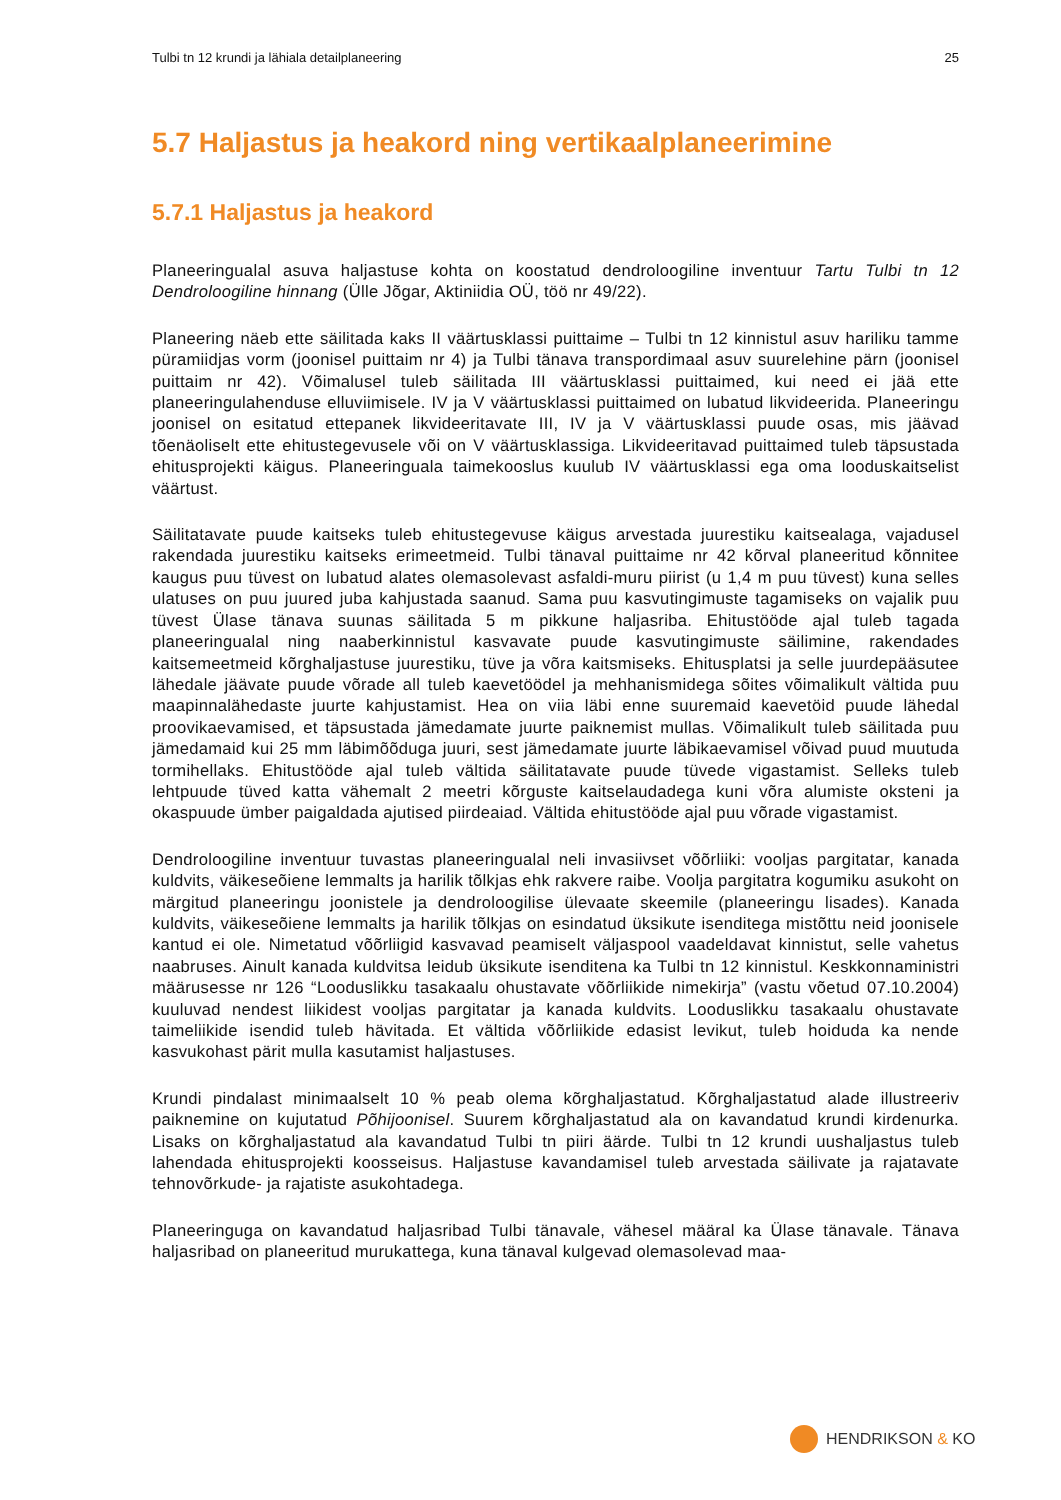Tulbi tn 12 krundi ja lähiala detailplaneering 25
5.7 Haljastus ja heakord ning vertikaalplaneerimine
5.7.1 Haljastus ja heakord
Planeeringualal asuva haljastuse kohta on koostatud dendroloogiline inventuur Tartu Tulbi tn 12 Dendroloogiline hinnang (Ülle Jõgar, Aktiniidia OÜ, töö nr 49/22).
Planeering näeb ette säilitada kaks II väärtusklassi puittaime – Tulbi tn 12 kinnistul asuv hariliku tamme püramiidjas vorm (joonisel puittaim nr 4) ja Tulbi tänava transpordimaal asuv suurelehine pärn (joonisel puittaim nr 42). Võimalusel tuleb säilitada III väärtusklassi puittaimed, kui need ei jää ette planeeringulahenduse elluviimisele. IV ja V väärtusklassi puittaimed on lubatud likvideerida. Planeeringu joonisel on esitatud ettepanek likvideeritavate III, IV ja V väärtusklassi puude osas, mis jäävad tõenäoliselt ette ehitustegevusele või on V väärtusklassiga. Likvideeritavad puittaimed tuleb täpsustada ehitusprojekti käigus. Planeeringuala taimekooslus kuulub IV väärtusklassi ega oma looduskaitselist väärtust.
Säilitatavate puude kaitseks tuleb ehitustegevuse käigus arvestada juurestiku kaitsealaga, vajadusel rakendada juurestiku kaitseks erimeetmeid. Tulbi tänaval puittaime nr 42 kõrval planeeritud kõnnitee kaugus puu tüvest on lubatud alates olemasolevast asfaldi-muru piirist (u 1,4 m puu tüvest) kuna selles ulatuses on puu juured juba kahjustada saanud. Sama puu kasvutingimuste tagamiseks on vajalik puu tüvest Ülase tänava suunas säilitada 5 m pikkune haljasriba. Ehitustööde ajal tuleb tagada planeeringualal ning naaberkinnistul kasvavate puude kasvutingimuste säilimine, rakendades kaitsemeetmeid kõrghaljastuse juurestiku, tüve ja võra kaitsmiseks. Ehitusplatsi ja selle juurdepääsutee lähedale jäävate puude võrade all tuleb kaevetöödel ja mehhanismidega sõites võimalikult vältida puu maapinnalähedaste juurte kahjustamist. Hea on viia läbi enne suuremaid kaevetöid puude lähedal proovikaevamised, et täpsustada jämedamate juurte paiknemist mullas. Võimalikult tuleb säilitada puu jämedamaid kui 25 mm läbimõõduga juuri, sest jämedamate juurte läbikaevamisel võivad puud muutuda tormihellaks. Ehitustööde ajal tuleb vältida säilitatavate puude tüvede vigastamist. Selleks tuleb lehtpuude tüved katta vähemalt 2 meetri kõrguste kaitselaudadega kuni võra alumiste oksteni ja okaspuude ümber paigaldada ajutised piirdeaiad. Vältida ehitustööde ajal puu võrade vigastamist.
Dendroloogiline inventuur tuvastas planeeringualal neli invasiivset võõrliiki: vooljas pargitatar, kanada kuldvits, väikeseõiene lemmalts ja harilik tõlkjas ehk rakvere raibe. Voolja pargitatra kogumiku asukoht on märgitud planeeringu joonistele ja dendroloogilise ülevaate skeemile (planeeringu lisades). Kanada kuldvits, väikeseõiene lemmalts ja harilik tõlkjas on esindatud üksikute isenditega mistõttu neid joonisele kantud ei ole. Nimetatud võõrliigid kasvavad peamiselt väljaspool vaadeldavat kinnistut, selle vahetus naabruses. Ainult kanada kuldvitsa leidub üksikute isenditena ka Tulbi tn 12 kinnistul. Keskkonnaministri määrusesse nr 126 “Looduslikku tasakaalu ohustavate võõrliikide nimekirja” (vastu võetud 07.10.2004) kuuluvad nendest liikidest vooljas pargitatar ja kanada kuldvits. Looduslikku tasakaalu ohustavate taimeliikide isendid tuleb hävitada. Et vältida võõrliikide edasist levikut, tuleb hoiduda ka nende kasvukohast pärit mulla kasutamist haljastuses.
Krundi pindalast minimaalselt 10 % peab olema kõrghaljastatud. Kõrghaljastatud alade illustreeriv paiknemine on kujutatud Põhijoonisel. Suurem kõrghaljastatud ala on kavandatud krundi kirdenurka. Lisaks on kõrghaljastatud ala kavandatud Tulbi tn piiri äärde. Tulbi tn 12 krundi uushaljastus tuleb lahendada ehitusprojekti koosseisus. Haljastuse kavandamisel tuleb arvestada säilivate ja rajatavate tehnovõrkude- ja rajatiste asukohtadega.
Planeeringuga on kavandatud haljasribad Tulbi tänavale, vähesel määral ka Ülase tänavale. Tänava haljasribad on planeeritud murukattega, kuna tänaval kulgevad olemasolevad maa-
HENDRIKSON & KO